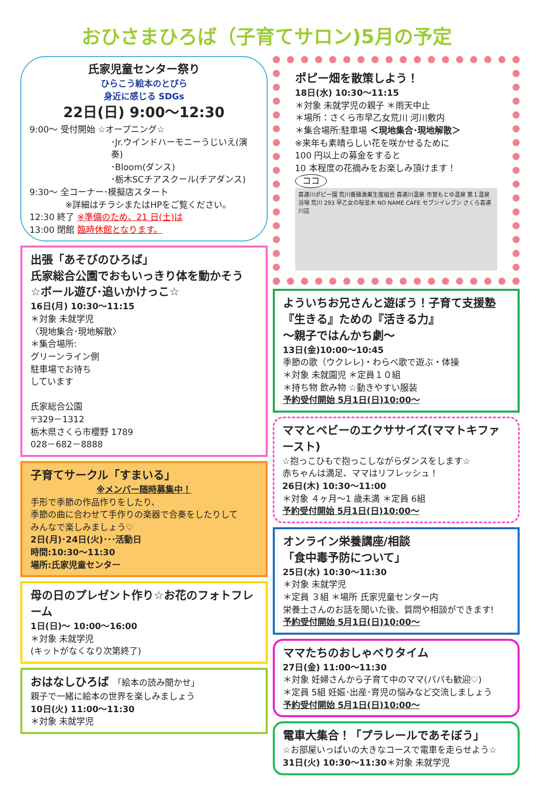おひさまひろば（子育てサロン)5月の予定
氏家児童センター祭り
ひらこう絵本のとびら
身近に感じる SDGs
22日(日) 9:00～12:30
9:00～ 受付開始 ☆オープニング☆
･Jr.ウインドハーモニーうじいえ(演奏)
･Bloom(ダンス)
･栃木SCチアスクール(チアダンス)
9:30～ 全コーナー･模擬店スタート
※詳細はチラシまたはHPをご覧ください。
12:30 終了 ※準備のため、21 日(土)は
13:00 閉館 臨時休館となります。
出張「あそびのひろば」
氏家総合公園でおもいっきり体を動かそう
☆ボール遊び･追いかけっこ☆
16日(月) 10:30～11:15
＊対象 未就学児
〈現地集合･現地解散〉
＊集合場所:
グリーンライン側
駐車場でお待ち
しています
氏家総合公園
〒329－1312
栃木県さくら市櫻野 1789
028－682－8888
子育てサークル「すまいる」
※メンバー随時募集中！
手形で季節の作品作りをしたり、
季節の曲に合わせて手作りの楽器で合奏をしたりして
みんなで楽しみましょう♡
2日(月)･24日(火)･･･活動日
時間:10:30～11:30
場所:氏家児童センター
母の日のプレゼント作り☆お花のフォトフレーム
1日(日)～ 10:00～16:00
＊対象 未就学児
(キットがなくなり次第終了)
おはなしひろば 「絵本の読み聞かせ」
親子で一緒に絵本の世界を楽しみましょう
10日(火) 11:00～11:30
＊対象 未就学児
ポピー畑を散策しよう！
18日(水) 10:30～11:15
＊対象 未就学児の親子 ＊雨天中止
＊場所：さくら市早乙女荒川 河川敷内
＊集合場所:駐車場 ＜現地集合･現地解散＞
※来年も素晴らしい花を咲かせるために
100 円以上の募金をすると
10 本程度の花摘みをお楽しみ頂けます！
ココ
喜連川ポピー園 荒川養殖漁業生産組合 喜連川温泉 市営もとゆ温泉 第１温泉浴場 荒川 293 早乙女の桜並木 NO NAME CAFE セブンイレブン さくら喜連川店
よういちお兄さんと遊ぼう！子育て支援塾
『生きる』ための『活きる力』
～親子ではんかち劇～
13日(金)10:00～10:45
季節の歌（ウクレレ)・わらべ歌で遊ぶ・体操
＊対象 未就園児 ＊定員１０組
＊持ち物 飲み物 ☆動きやすい服装
予約受付開始 5月1日(日)10:00～
ママとベビーのエクササイズ(ママトキファースト)
☆抱っこひもで抱っこしながらダンスをします☆
赤ちゃんは満足、ママはリフレッシュ！
26日(木) 10:30～11:00
＊対象 ４ヶ月～1 歳未満 ＊定員 6組
予約受付開始 5月1日(日)10:00～
オンライン栄養講座/相談
「食中毒予防について」
25日(水) 10:30～11:30
＊対象 未就学児
＊定員 ３組 ＊場所 氏家児童センター内
栄養士さんのお話を聞いた後、質問や相談ができます!
予約受付開始 5月1日(日)10:00～
ママたちのおしゃべりタイム
27日(金) 11:00～11:30
＊対象 妊婦さんから子育て中のママ(パパも歓迎♡)
＊定員 5組 妊娠･出産･育児の悩みなど交流しましょう
予約受付開始 5月1日(日)10:00～
電車大集合！「プラレールであそぼう」
☆お部屋いっぱいの大きなコースで電車を走らせよう☆
31日(火) 10:30～11:30＊対象 未就学児